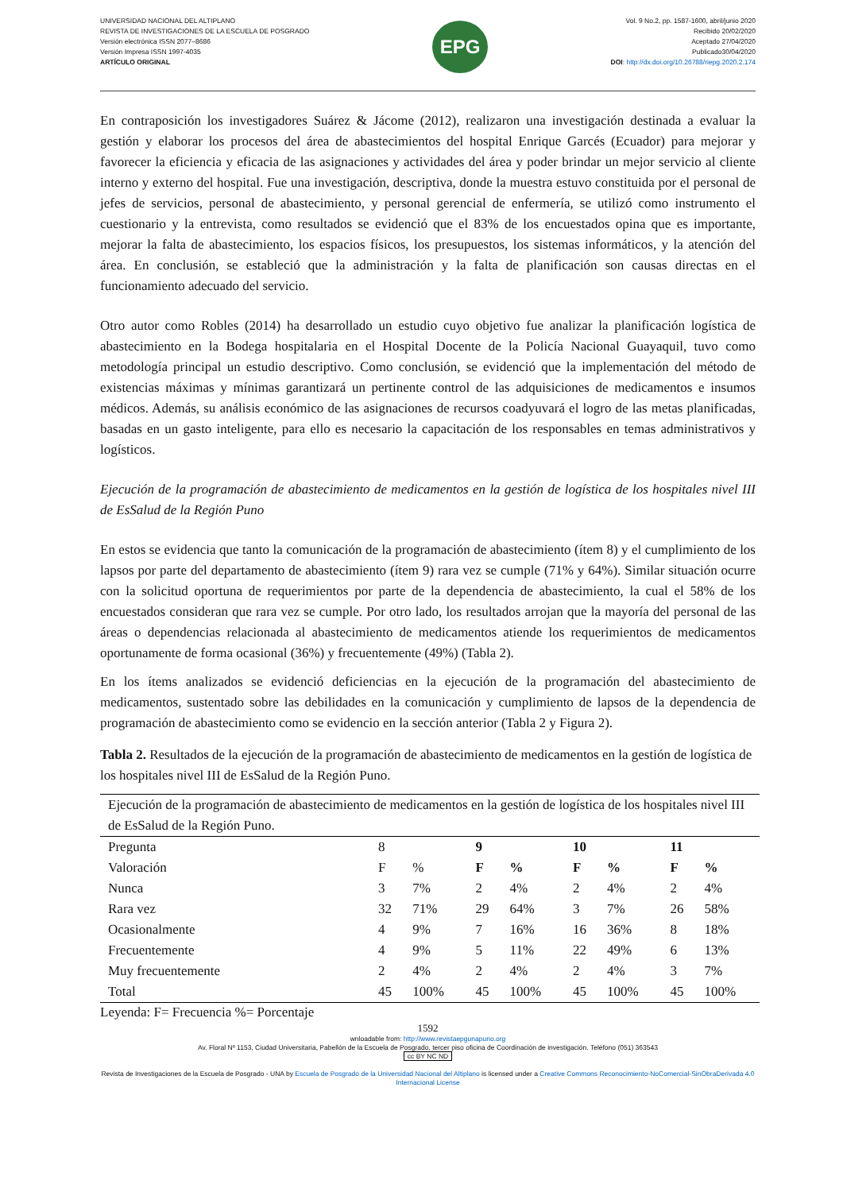UNIVERSIDAD NACIONAL DEL ALTIPLANO
REVISTA DE INVESTIGACIONES DE LA ESCUELA DE POSGRADO
Versión electrónica ISSN 2077–8686
Versión Impresa ISSN 1997-4035
ARTÍCULO ORIGINAL
EPG
Vol. 9 No.2, pp. 1587-1600, abril/junio 2020
Recibido 20/02/2020
Aceptado 27/04/2020
Publicado30/04/2020
DOI: http://dx.doi.org/10.26788/riepg.2020.2.174
En contraposición los investigadores Suárez & Jácome (2012), realizaron una investigación destinada a evaluar la gestión y elaborar los procesos del área de abastecimientos del hospital Enrique Garcés (Ecuador) para mejorar y favorecer la eficiencia y eficacia de las asignaciones y actividades del área y poder brindar un mejor servicio al cliente interno y externo del hospital. Fue una investigación, descriptiva, donde la muestra estuvo constituida por el personal de jefes de servicios, personal de abastecimiento, y personal gerencial de enfermería, se utilizó como instrumento el cuestionario y la entrevista, como resultados se evidenció que el 83% de los encuestados opina que es importante, mejorar la falta de abastecimiento, los espacios físicos, los presupuestos, los sistemas informáticos, y la atención del área. En conclusión, se estableció que la administración y la falta de planificación son causas directas en el funcionamiento adecuado del servicio.
Otro autor como Robles (2014) ha desarrollado un estudio cuyo objetivo fue analizar la planificación logística de abastecimiento en la Bodega hospitalaria en el Hospital Docente de la Policía Nacional Guayaquil, tuvo como metodología principal un estudio descriptivo. Como conclusión, se evidenció que la implementación del método de existencias máximas y mínimas garantizará un pertinente control de las adquisiciones de medicamentos e insumos médicos. Además, su análisis económico de las asignaciones de recursos coadyuvará el logro de las metas planificadas, basadas en un gasto inteligente, para ello es necesario la capacitación de los responsables en temas administrativos y logísticos.
Ejecución de la programación de abastecimiento de medicamentos en la gestión de logística de los hospitales nivel III de EsSalud de la Región Puno
En estos se evidencia que tanto la comunicación de la programación de abastecimiento (ítem 8) y el cumplimiento de los lapsos por parte del departamento de abastecimiento (ítem 9) rara vez se cumple (71% y 64%). Similar situación ocurre con la solicitud oportuna de requerimientos por parte de la dependencia de abastecimiento, la cual el 58% de los encuestados consideran que rara vez se cumple. Por otro lado, los resultados arrojan que la mayoría del personal de las áreas o dependencias relacionada al abastecimiento de medicamentos atiende los requerimientos de medicamentos oportunamente de forma ocasional (36%) y frecuentemente (49%) (Tabla 2).
En los ítems analizados se evidenció deficiencias en la ejecución de la programación del abastecimiento de medicamentos, sustentado sobre las debilidades en la comunicación y cumplimiento de lapsos de la dependencia de programación de abastecimiento como se evidencio en la sección anterior (Tabla 2 y Figura 2).
Tabla 2. Resultados de la ejecución de la programación de abastecimiento de medicamentos en la gestión de logística de los hospitales nivel III de EsSalud de la Región Puno.
| Ejecución de la programación de abastecimiento de medicamentos en la gestión de logística de los hospitales nivel III de EsSalud de la Región Puno. | | | | | | | | |
| Pregunta | 8 | | 9 | | 10 | | 11 | |
| Valoración | F | % | F | % | F | % | F | % |
| Nunca | 3 | 7% | 2 | 4% | 2 | 4% | 2 | 4% |
| Rara vez | 32 | 71% | 29 | 64% | 3 | 7% | 26 | 58% |
| Ocasionalmente | 4 | 9% | 7 | 16% | 16 | 36% | 8 | 18% |
| Frecuentemente | 4 | 9% | 5 | 11% | 22 | 49% | 6 | 13% |
| Muy frecuentemente | 2 | 4% | 2 | 4% | 2 | 4% | 3 | 7% |
| Total | 45 | 100% | 45 | 100% | 45 | 100% | 45 | 100% |
Leyenda: F= Frecuencia %= Porcentaje
1592
wnloadable from: http://www.revistaepgunapuno.org
Av. Floral Nº 1153, Ciudad Universitaria, Pabellón de la Escuela de Posgrado, tercer piso oficina de Coordinación de investigación. Teléfono (051) 363543
cc BY NC ND
Revista de Investigaciones de la Escuela de Posgrado - UNA by Escuela de Posgrado de la Universidad Nacional del Altiplano is licensed under a Creative Commons Reconocimiento-NoComercial-SinObraDerivada 4.0 Internacional License